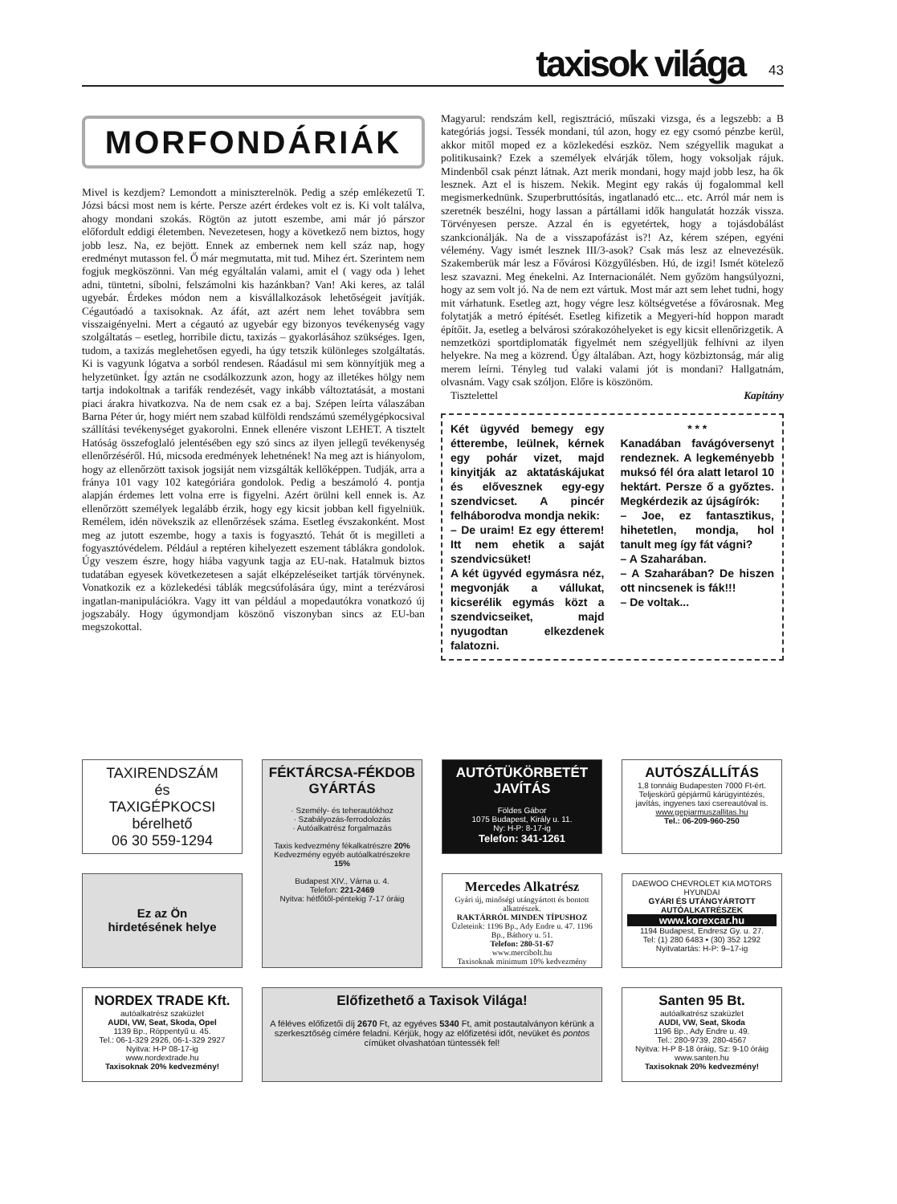taxisok világa 43
MORFONDÁRIÁK
Mivel is kezdjem? Lemondott a miniszterelnök. Pedig a szép emlékezetű T. Józsi bácsi most nem is kérte. Persze azért érdekes volt ez is. Ki volt találva, ahogy mondani szokás. Rögtön az jutott eszembe, ami már jó párszor előfordult eddigi életemben. Nevezetesen, hogy a következő nem biztos, hogy jobb lesz. Na, ez bejött. Ennek az embernek nem kell száz nap, hogy eredményt mutasson fel. Ő már megmutatta, mit tud. Mihez ért. Szerintem nem fogjuk megköszönni. Van még egyáltalán valami, amit el ( vagy oda ) lehet adni, tüntetni, síbolni, felszámolni kis hazánkban? Van! Aki keres, az talál ugyebár. Érdekes módon nem a kisvállalkozások lehetőségeit javítják. Cégautóadó a taxisoknak. Az áfát, azt azért nem lehet továbbra sem visszaigényelni. Mert a cégautó az ugyebár egy bizonyos tevékenység vagy szolgáltatás – esetleg, horribile dictu, taxizás – gyakorlásához szükséges. Igen, tudom, a taxizás meglehetősen egyedi, ha úgy tetszik különleges szolgáltatás. Ki is vagyunk lógatva a sorból rendesen. Ráadásul mi sem könnyítjük meg a helyzetünket. Így aztán ne csodálkozzunk azon, hogy az illetékes hölgy nem tartja indokoltnak a tarifák rendezését, vagy inkább változtatását, a mostani piaci árakra hivatkozva. Na de nem csak ez a baj. Szépen leírta válaszában Barna Péter úr, hogy miért nem szabad külföldi rendszámú személygépkocsival szállítási tevékenységet gyakorolni. Ennek ellenére viszont LEHET. A tisztelt Hatóság összefoglaló jelentésében egy szó sincs az ilyen jellegű tevékenység ellenőrzéséről. Hú, micsoda eredmények lehetnének! Na meg azt is hiányolom, hogy az ellenőrzött taxisok jogsiját nem vizsgálták kellőképpen. Tudják, arra a fránya 101 vagy 102 kategóriára gondolok. Pedig a beszámoló 4. pontja alapján érdemes lett volna erre is figyelni. Azért örülni kell ennek is. Az ellenőrzött személyek legalább érzik, hogy egy kicsit jobban kell figyelniük. Remélem, idén növekszik az ellenőrzések száma. Esetleg évszakonként. Most meg az jutott eszembe, hogy a taxis is fogyasztó. Tehát őt is megilleti a fogyasztóvédelem. Például a reptéren kihelyezett eszement táblákra gondolok. Úgy veszem észre, hogy hiába vagyunk tagja az EU-nak. Hatalmuk biztos tudatában egyesek következetesen a saját elképzeléseiket tartják törvénynek. Vonatkozik ez a közlekedési táblák megcsúfolására úgy, mint a terézvárosi ingatlan-manipulációkra. Vagy itt van például a mopedautókra vonatkozó új jogszabály. Hogy úgymondjam köszönő viszonyban sincs az EU-ban megszokottal.
Magyarul: rendszám kell, regisztráció, műszaki vizsga, és a legszebb: a B kategóriás jogsi. Tessék mondani, túl azon, hogy ez egy csomó pénzbe kerül, akkor mitől moped ez a közlekedési eszköz. Nem szégyellik magukat a politikusaink? Ezek a személyek elvárják tőlem, hogy voksoljak rájuk. Mindenből csak pénzt látnak. Azt merik mondani, hogy majd jobb lesz, ha ők lesznek. Azt el is hiszem. Nekik. Megint egy rakás új fogalommal kell megismerkednünk. Szuperbruttósítás, ingatlanadó etc... etc. Arról már nem is szeretnék beszélni, hogy lassan a pártállami idők hangulatát hozzák vissza. Törvényesen persze. Azzal én is egyetértek, hogy a tojásdobálást szankcionálják. Na de a visszapofázást is?! Az, kérem szépen, egyéni vélemény. Vagy ismét lesznek III/3-asok? Csak más lesz az elnevezésük. Szakemberük már lesz a Fővárosi Közgyűlésben. Hú, de izgi! Ismét kötelező lesz szavazni. Meg énekelni. Az Internacionálét. Nem győzöm hangsúlyozni, hogy az sem volt jó. Na de nem ezt vártuk. Most már azt sem lehet tudni, hogy mit várhatunk. Esetleg azt, hogy végre lesz költségvetése a fővárosnak. Meg folytatják a metró építését. Esetleg kifizetik a Megyeri-híd hoppon maradt építőit. Ja, esetleg a belvárosi szórakozóhelyeket is egy kicsit ellenőrizgetik. A nemzetközi sportdiplomaták figyelmét nem szégyelljük felhívni az ilyen helyekre. Na meg a közrend. Úgy általában. Azt, hogy közbiztonság, már alig merem leírni. Tényleg tud valaki valami jót is mondani? Hallgatnám, olvasnám. Vagy csak szóljon. Előre is köszönöm.
Tisztelettel Kapitány
Két ügyvéd bemegy egy étterembe, leülnek, kérnek egy pohár vizet, majd kinyitják az aktatáskájukat és elővesznek egy-egy szendvicset. A pincér felháborodva mondja nekik:
– De uraim! Ez egy étterem! Itt nem ehetik a saját szendvicsüket!
A két ügyvéd egymásra néz, megvonják a vállukat, kicserélik egymás közt a szendvicseiket, majd nyugodtan elkezdenek falatozni.
* * *Kanadában favágóversenyt rendeznek. A legkeményebb muksó fél óra alatt letarol 10 hektárt. Persze ő a győztes. Megkérdezik az újságírók:
– Joe, ez fantasztikus, hihetetlen, mondja, hol tanult meg így fát vágni?
– A Szaharában.
– A Szaharában? De hiszen ott nincsenek is fák!!!
– De voltak...
TAXIRENDSZÁM
és
TAXIGÉPKOCSI
bérelhető
06 30 559-1294
FÉKTÁRCSA-FÉKDOB GYÁRTÁS
· Személy- és teherautókhoz
· Szabályozás-ferrodolozás
· Autóalkatrész forgalmazás
Taxis kedvezmény fékalkatrészre 20%
Kedvezmény egyéb autóalkatrészekre 15%
Budapest XIV., Várna u. 4.
Telefon: 221-2469
Nyitva: hétfőtől-péntekig 7-17 óráig
AUTÓTÜKÖRBETÉT JAVÍTÁS
Földes Gábor
1075 Budapest, Király u. 11.
Ny: H-P: 8-17-ig
Telefon: 341-1261
AUTÓSZÁLLÍTÁS
1,8 tonnáig Budapesten 7000 Ft-ért. Teljeskörű gépjármű kárügyintézés, javítás, ingyenes taxi csereautóval is.
www.gepjarmuszallitas.hu
Tel.: 06-209-960-250
Ez az Ön
hirdetésének helye
Mercedes Alkatrész
Gyári új, minőségi utángyártott és bontott alkatrészek.
RAKTÁRRÓL MINDEN TÍPUSHOZ
Üzleteink: 1196 Bp., Ady Endre u. 47. 1196 Bp., Báthory u. 51.
Telefon: 280-51-67
www.mercibolt.hu
Taxisoknak minimum 10% kedvezmény
DAEWOO CHEVROLET KIA MOTORS HYUNDAI
GYÁRI ÉS UTÁNGYÁRTOTT AUTÓALKATRÉSZEK
www.korexcar.hu
1194 Budapest, Endresz Gy. u. 27.
Tel: (1) 280 6483 • (30) 352 1292
Nyitvatartás: H-P: 9–17-ig
NORDEX TRADE Kft.
autóalkatrész szaküzlet
AUDI, VW, Seat, Skoda, Opel
1139 Bp., Röppentyű u. 45.
Tel.: 06-1-329 2926, 06-1-329 2927
Nyitva: H-P 08-17-ig
www.nordextrade.hu
Taxisoknak 20% kedvezmény!
Előfizethető a Taxisok Világa!
A féléves előfizetői díj 2670 Ft, az egyéves 5340 Ft, amit postautalványon kérünk a szerkesztőség címére feladni. Kérjük, hogy az előfizetési időt, nevüket és pontos címüket olvashatóan tüntessék fel!
Santen 95 Bt.
autóalkatrész szaküzlet
AUDI, VW, Seat, Skoda
1196 Bp., Ady Endre u. 49.
Tel.: 280-9739, 280-4567
Nyitva: H-P 8-18 óráig, Sz: 9-10 óráig
www.santen.hu
Taxisoknak 20% kedvezmény!